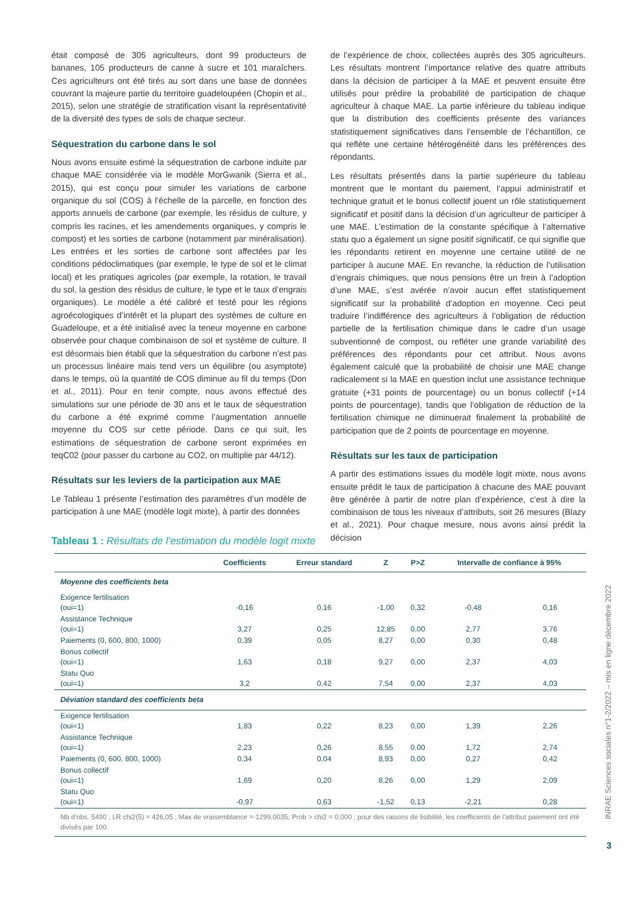était composé de 305 agriculteurs, dont 99 producteurs de bananes, 105 producteurs de canne à sucre et 101 maraîchers. Ces agriculteurs ont été tirés au sort dans une base de données couvrant la majeure partie du territoire guadeloupéen (Chopin et al., 2015), selon une stratégie de stratification visant la représentativité de la diversité des types de sols de chaque secteur.
Séquestration du carbone dans le sol
Nous avons ensuite estimé la séquestration de carbone induite par chaque MAE considérée via le modèle MorGwanik (Sierra et al., 2015), qui est conçu pour simuler les variations de carbone organique du sol (COS) à l’échelle de la parcelle, en fonction des apports annuels de carbone (par exemple, les résidus de culture, y compris les racines, et les amendements organiques, y compris le compost) et les sorties de carbone (notamment par minéralisation). Les entrées et les sorties de carbone sont affectées par les conditions pédoclimatiques (par exemple, le type de sol et le climat local) et les pratiques agricoles (par exemple, la rotation, le travail du sol, la gestion des résidus de culture, le type et le taux d’engrais organiques). Le modèle a été calibré et testé pour les régions agroécologiques d’intérêt et la plupart des systèmes de culture en Guadeloupe, et a été initialisé avec la teneur moyenne en carbone observée pour chaque combinaison de sol et système de culture. Il est désormais bien établi que la séquestration du carbone n’est pas un processus linéaire mais tend vers un équilibre (ou asymptote) dans le temps, où la quantité de COS diminue au fil du temps (Don et al., 2011). Pour en tenir compte, nous avons effectué des simulations sur une période de 30 ans et le taux de séquestration du carbone a été exprimé comme l’augmentation annuelle moyenne du COS sur cette période. Dans ce qui suit, les estimations de séquestration de carbone seront exprimées en teqC02 (pour passer du carbone au CO2, on multiplie par 44/12).
Résultats sur les leviers de la participation aux MAE
Le Tableau 1 présente l’estimation des paramètres d’un modèle de participation à une MAE (modèle logit mixte), à partir des données
de l’expérience de choix, collectées auprès des 305 agriculteurs. Les résultats montrent l’importance relative des quatre attributs dans la décision de participer à la MAE et peuvent ensuite être utilisés pour prédire la probabilité de participation de chaque agriculteur à chaque MAE. La partie inférieure du tableau indique que la distribution des coefficients présente des variances statistiquement significatives dans l’ensemble de l’échantillon, ce qui reflète une certaine hétérogénéité dans les préférences des répondants.
Les résultats présentés dans la partie supérieure du tableau montrent que le montant du paiement, l’appui administratif et technique gratuit et le bonus collectif jouent un rôle statistiquement significatif et positif dans la décision d’un agriculteur de participer à une MAE. L’estimation de la constante spécifique à l’alternative statu quo a également un signe positif significatif, ce qui signifie que les répondants retirent en moyenne une certaine utilité de ne participer à aucune MAE. En revanche, la réduction de l’utilisation d’engrais chimiques, que nous pensions être un frein à l’adoption d’une MAE, s’est avérée n’avoir aucun effet statistiquement significatif sur la probabilité d’adoption en moyenne. Ceci peut traduire l’indifférence des agriculteurs à l’obligation de réduction partielle de la fertilisation chimique dans le cadre d’un usage subventionné de compost, ou refléter une grande variabilité des préférences des répondants pour cet attribut. Nous avons également calculé que la probabilité de choisir une MAE change radicalement si la MAE en question inclut une assistance technique gratuite (+31 points de pourcentage) ou un bonus collectif (+14 points de pourcentage), tandis que l’obligation de réduction de la fertilisation chimique ne diminuerait finalement la probabilité de participation que de 2 points de pourcentage en moyenne.
Résultats sur les taux de participation
A partir des estimations issues du modèle logit mixte, nous avons ensuite prédit le taux de participation à chacune des MAE pouvant être générée à partir de notre plan d’expérience, c’est à dire la combinaison de tous les niveaux d’attributs, soit 26 mesures (Blazy et al., 2021). Pour chaque mesure, nous avons ainsi prédit la décision
Tableau 1 : Résultats de l’estimation du modèle logit mixte
| | Coefficients | Erreur standard | Z | P>Z | Intervalle de confiance à 95% | |
| --- | --- | --- | --- | --- | --- | --- |
| Moyenne des coefficients beta | | | | | | |
| Exigence fertilisation (oui=1) | -0,16 | 0,16 | -1,00 | 0,32 | -0,48 | 0,16 |
| Assistance Technique (oui=1) | 3,27 | 0,25 | 12,85 | 0,00 | 2,77 | 3,76 |
| Paiements (0, 600, 800, 1000) | 0,39 | 0,05 | 8,27 | 0,00 | 0,30 | 0,48 |
| Bonus collectif (oui=1) | 1,63 | 0,18 | 9,27 | 0,00 | 2,37 | 4,03 |
| Statu Quo (oui=1) | 3,2 | 0,42 | 7,54 | 0,00 | 2,37 | 4,03 |
| Déviation standard des coefficients beta | | | | | | |
| Exigence fertilisation (oui=1) | 1,83 | 0,22 | 8,23 | 0,00 | 1,39 | 2,26 |
| Assistance Technique (oui=1) | 2,23 | 0,26 | 8,55 | 0,00 | 1,72 | 2,74 |
| Paiements (0, 600, 800, 1000) | 0,34 | 0,04 | 8,93 | 0,00 | 0,27 | 0,42 |
| Bonus collectif (oui=1) | 1,69 | 0,20 | 8,26 | 0,00 | 1,29 | 2,09 |
| Statu Quo (oui=1) | -0,97 | 0,63 | -1,52 | 0,13 | -2,21 | 0,28 |
| Nb d’obs. 5490 ; LR chi2(5) = 426,05 ; Max de vraisemblance =-1299,0035; Prob > chi2 = 0,000 ; pour des raisons de lisibilité, les coefficients de l’attribut paiement ont été divisés par 100. | | | | | | |
INRAE Sciences sociales n°1-2/2022 – mis en ligne décembre 2022
3